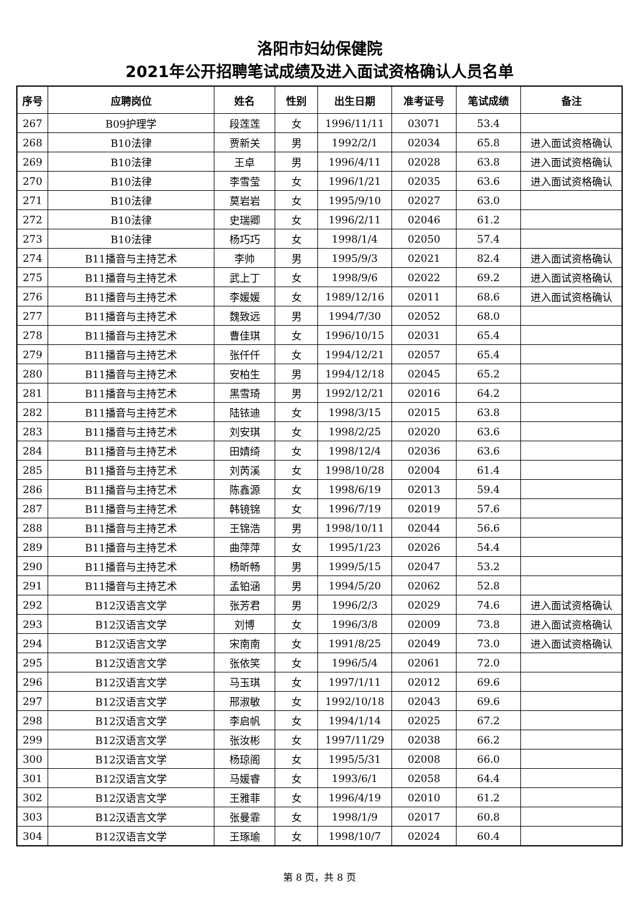洛阳市妇幼保健院
2021年公开招聘笔试成绩及进入面试资格确认人员名单
| 序号 | 应聘岗位 | 姓名 | 性别 | 出生日期 | 准考证号 | 笔试成绩 | 备注 |
| --- | --- | --- | --- | --- | --- | --- | --- |
| 267 | B09护理学 | 段莲莲 | 女 | 1996/11/11 | 03071 | 53.4 | |
| 268 | B10法律 | 贾新关 | 男 | 1992/2/1 | 02034 | 65.8 | 进入面试资格确认 |
| 269 | B10法律 | 王卓 | 男 | 1996/4/11 | 02028 | 63.8 | 进入面试资格确认 |
| 270 | B10法律 | 李雪莹 | 女 | 1996/1/21 | 02035 | 63.6 | 进入面试资格确认 |
| 271 | B10法律 | 莫岩岩 | 女 | 1995/9/10 | 02027 | 63.0 | |
| 272 | B10法律 | 史瑞卿 | 女 | 1996/2/11 | 02046 | 61.2 | |
| 273 | B10法律 | 杨巧巧 | 女 | 1998/1/4 | 02050 | 57.4 | |
| 274 | B11播音与主持艺术 | 李帅 | 男 | 1995/9/3 | 02021 | 82.4 | 进入面试资格确认 |
| 275 | B11播音与主持艺术 | 武上丁 | 女 | 1998/9/6 | 02022 | 69.2 | 进入面试资格确认 |
| 276 | B11播音与主持艺术 | 李媛媛 | 女 | 1989/12/16 | 02011 | 68.6 | 进入面试资格确认 |
| 277 | B11播音与主持艺术 | 魏致远 | 男 | 1994/7/30 | 02052 | 68.0 | |
| 278 | B11播音与主持艺术 | 曹佳琪 | 女 | 1996/10/15 | 02031 | 65.4 | |
| 279 | B11播音与主持艺术 | 张仟仟 | 女 | 1994/12/21 | 02057 | 65.4 | |
| 280 | B11播音与主持艺术 | 安柏生 | 男 | 1994/12/18 | 02045 | 65.2 | |
| 281 | B11播音与主持艺术 | 黑雪琦 | 男 | 1992/12/21 | 02016 | 64.2 | |
| 282 | B11播音与主持艺术 | 陆铱迪 | 女 | 1998/3/15 | 02015 | 63.8 | |
| 283 | B11播音与主持艺术 | 刘安琪 | 女 | 1998/2/25 | 02020 | 63.6 | |
| 284 | B11播音与主持艺术 | 田婧绮 | 女 | 1998/12/4 | 02036 | 63.6 | |
| 285 | B11播音与主持艺术 | 刘芮溪 | 女 | 1998/10/28 | 02004 | 61.4 | |
| 286 | B11播音与主持艺术 | 陈鑫源 | 女 | 1998/6/19 | 02013 | 59.4 | |
| 287 | B11播音与主持艺术 | 韩镜锦 | 女 | 1996/7/19 | 02019 | 57.6 | |
| 288 | B11播音与主持艺术 | 王锦浩 | 男 | 1998/10/11 | 02044 | 56.6 | |
| 289 | B11播音与主持艺术 | 曲萍萍 | 女 | 1995/1/23 | 02026 | 54.4 | |
| 290 | B11播音与主持艺术 | 杨昕畅 | 男 | 1999/5/15 | 02047 | 53.2 | |
| 291 | B11播音与主持艺术 | 孟铂涵 | 男 | 1994/5/20 | 02062 | 52.8 | |
| 292 | B12汉语言文学 | 张芳君 | 男 | 1996/2/3 | 02029 | 74.6 | 进入面试资格确认 |
| 293 | B12汉语言文学 | 刘博 | 女 | 1996/3/8 | 02009 | 73.8 | 进入面试资格确认 |
| 294 | B12汉语言文学 | 宋南南 | 女 | 1991/8/25 | 02049 | 73.0 | 进入面试资格确认 |
| 295 | B12汉语言文学 | 张依笑 | 女 | 1996/5/4 | 02061 | 72.0 | |
| 296 | B12汉语言文学 | 马玉琪 | 女 | 1997/1/11 | 02012 | 69.6 | |
| 297 | B12汉语言文学 | 邢淑敏 | 女 | 1992/10/18 | 02043 | 69.6 | |
| 298 | B12汉语言文学 | 李启帆 | 女 | 1994/1/14 | 02025 | 67.2 | |
| 299 | B12汉语言文学 | 张汝彬 | 女 | 1997/11/29 | 02038 | 66.2 | |
| 300 | B12汉语言文学 | 杨琼阁 | 女 | 1995/5/31 | 02008 | 66.0 | |
| 301 | B12汉语言文学 | 马媛睿 | 女 | 1993/6/1 | 02058 | 64.4 | |
| 302 | B12汉语言文学 | 王雅菲 | 女 | 1996/4/19 | 02010 | 61.2 | |
| 303 | B12汉语言文学 | 张曼霏 | 女 | 1998/1/9 | 02017 | 60.8 | |
| 304 | B12汉语言文学 | 王琢瑜 | 女 | 1998/10/7 | 02024 | 60.4 | |
第 8 页，共 8 页